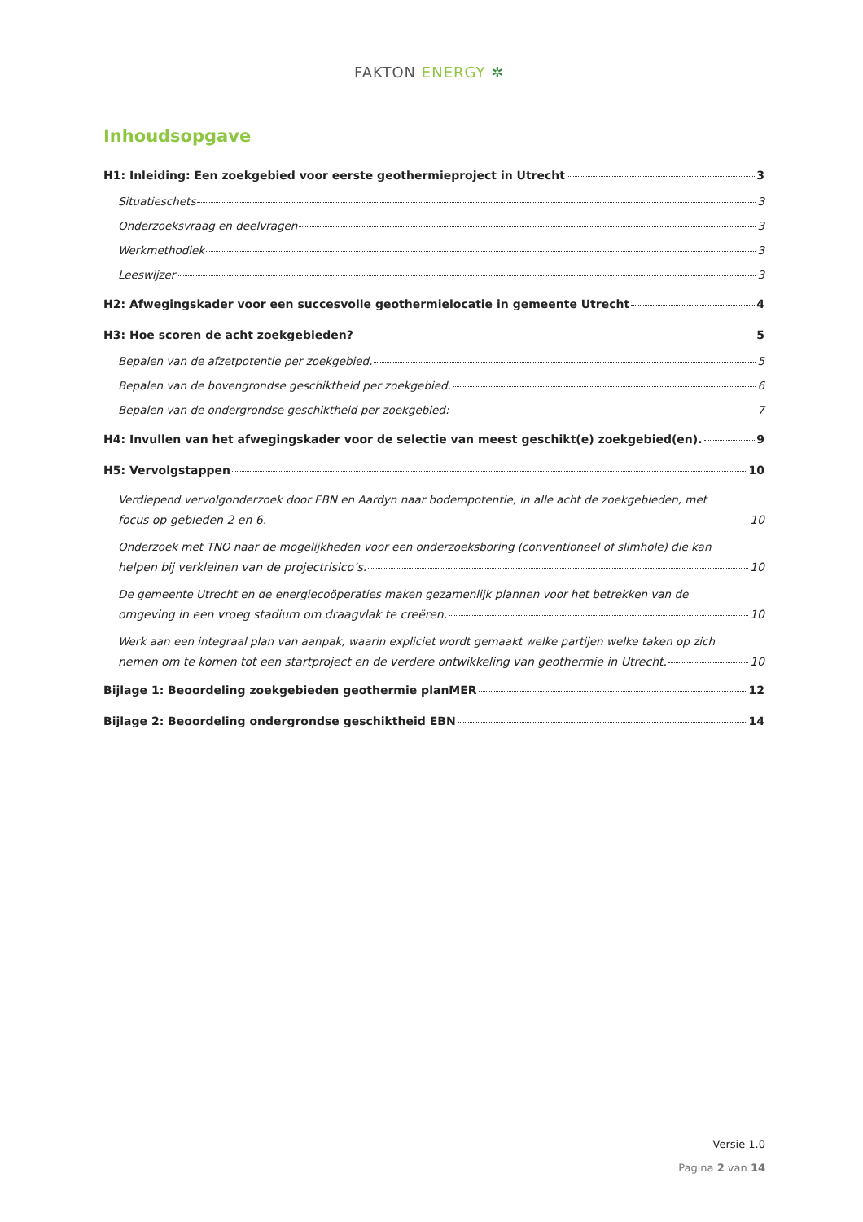FAKTON ENERGY ✲
Inhoudsopgave
H1: Inleiding: Een zoekgebied voor eerste geothermieproject in Utrecht 3
Situatieschets 3
Onderzoeksvraag en deelvragen 3
Werkmethodiek 3
Leeswijzer 3
H2: Afwegingskader voor een succesvolle geothermielocatie in gemeente Utrecht 4
H3: Hoe scoren de acht zoekgebieden? 5
Bepalen van de afzetpotentie per zoekgebied. 5
Bepalen van de bovengrondse geschiktheid per zoekgebied. 6
Bepalen van de ondergrondse geschiktheid per zoekgebied: 7
H4: Invullen van het afwegingskader voor de selectie van meest geschikt(e) zoekgebied(en). 9
H5: Vervolgstappen 10
Verdiepend vervolgonderzoek door EBN en Aardyn naar bodempotentie, in alle acht de zoekgebieden, met
focus op gebieden 2 en 6. 10
Onderzoek met TNO naar de mogelijkheden voor een onderzoeksboring (conventioneel of slimhole) die kan
helpen bij verkleinen van de projectrisico’s. 10
De gemeente Utrecht en de energiecoöperaties maken gezamenlijk plannen voor het betrekken van de
omgeving in een vroeg stadium om draagvlak te creëren. 10
Werk aan een integraal plan van aanpak, waarin expliciet wordt gemaakt welke partijen welke taken op zich
nemen om te komen tot een startproject en de verdere ontwikkeling van geothermie in Utrecht. 10
Bijlage 1: Beoordeling zoekgebieden geothermie planMER 12
Bijlage 2: Beoordeling ondergrondse geschiktheid EBN 14
Versie 1.0
Pagina 2 van 14